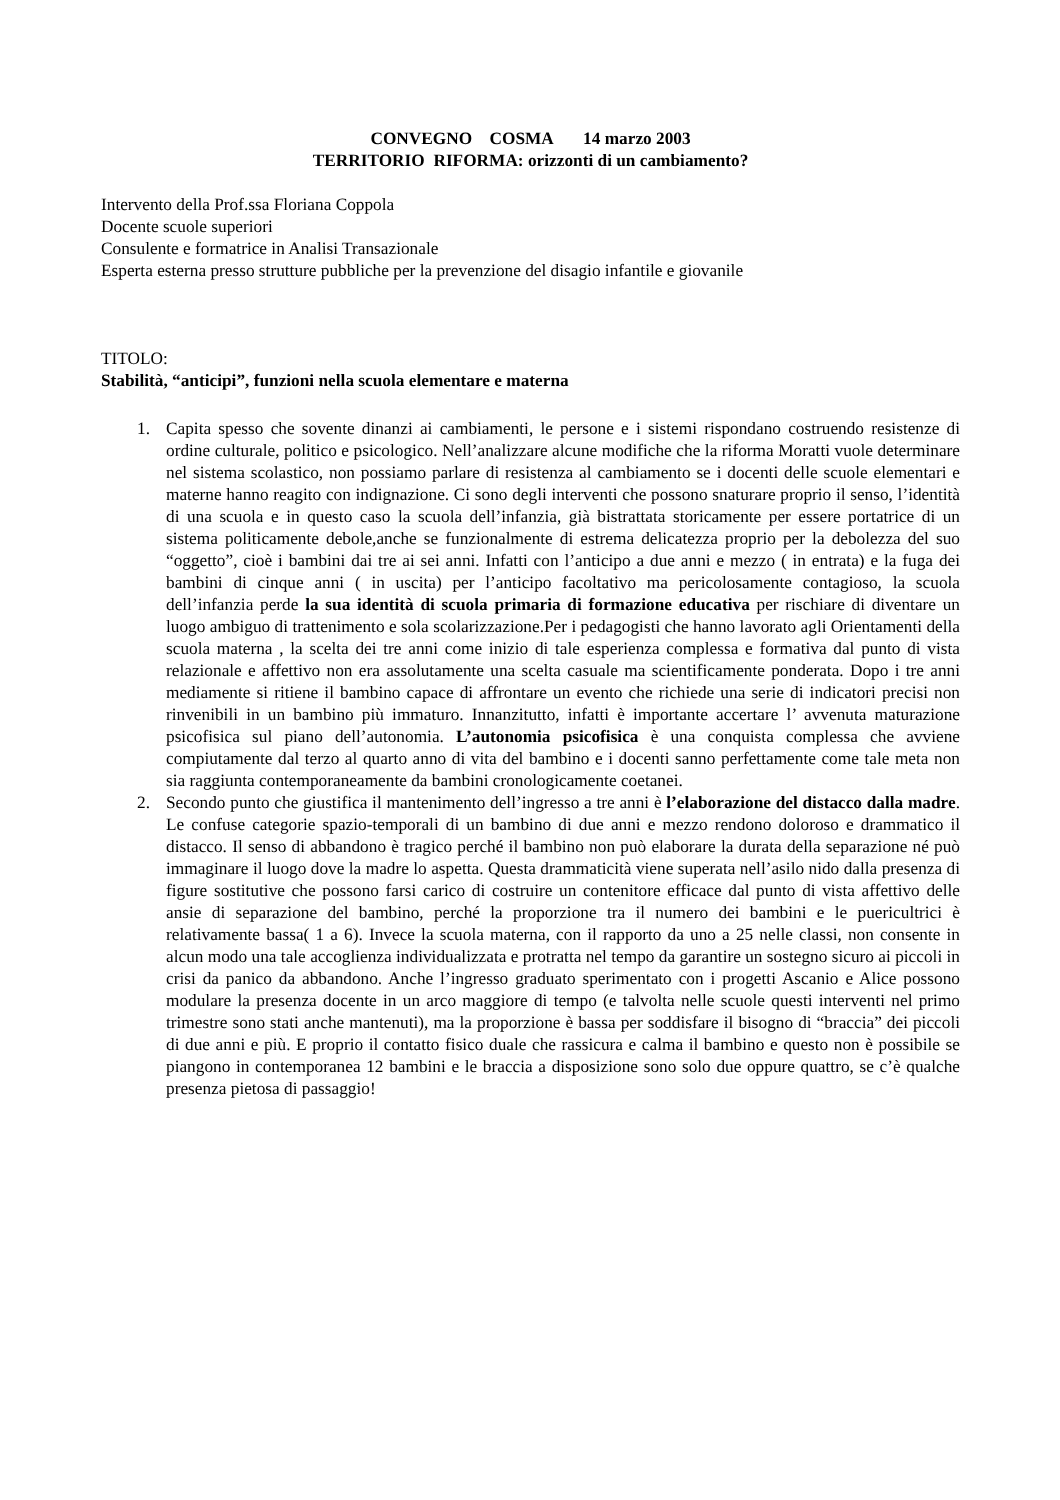CONVEGNO COSMA 14 marzo 2003
TERRITORIO RIFORMA: orizzonti di un cambiamento?
Intervento della Prof.ssa Floriana Coppola
Docente scuole superiori
Consulente e formatrice in Analisi Transazionale
Esperta esterna presso strutture pubbliche per la prevenzione del disagio infantile e giovanile
TITOLO:
Stabilità, “anticipi”, funzioni nella scuola elementare e materna
1. Capita spesso che sovente dinanzi ai cambiamenti, le persone e i sistemi rispondano costruendo resistenze di ordine culturale, politico e psicologico. Nell’analizzare alcune modifiche che la riforma Moratti vuole determinare nel sistema scolastico, non possiamo parlare di resistenza al cambiamento se i docenti delle scuole elementari e materne hanno reagito con indignazione. Ci sono degli interventi che possono snaturare proprio il senso, l’identità di una scuola e in questo caso la scuola dell’infanzia, già bistrattata storicamente per essere portatrice di un sistema politicamente debole,anche se funzionalmente di estrema delicatezza proprio per la debolezza del suo “oggetto”, cioè i bambini dai tre ai sei anni. Infatti con l’anticipo a due anni e mezzo ( in entrata) e la fuga dei bambini di cinque anni ( in uscita) per l’anticipo facoltativo ma pericolosamente contagioso, la scuola dell’infanzia perde la sua identità di scuola primaria di formazione educativa per rischiare di diventare un luogo ambiguo di trattenimento e sola scolarizzazione.Per i pedagogisti che hanno lavorato agli Orientamenti della scuola materna , la scelta dei tre anni come inizio di tale esperienza complessa e formativa dal punto di vista relazionale e affettivo non era assolutamente una scelta casuale ma scientificamente ponderata. Dopo i tre anni mediamente si ritiene il bambino capace di affrontare un evento che richiede una serie di indicatori precisi non rinvenibili in un bambino più immaturo. Innanzitutto, infatti è importante accertare l’ avvenuta maturazione psicofisica sul piano dell’autonomia. L’autonomia psicofisica è una conquista complessa che avviene compiutamente dal terzo al quarto anno di vita del bambino e i docenti sanno perfettamente come tale meta non sia raggiunta contemporaneamente da bambini cronologicamente coetanei.
2. Secondo punto che giustifica il mantenimento dell’ingresso a tre anni è l’elaborazione del distacco dalla madre. Le confuse categorie spazio-temporali di un bambino di due anni e mezzo rendono doloroso e drammatico il distacco. Il senso di abbandono è tragico perché il bambino non può elaborare la durata della separazione né può immaginare il luogo dove la madre lo aspetta. Questa drammaticità viene superata nell’asilo nido dalla presenza di figure sostitutive che possono farsi carico di costruire un contenitore efficace dal punto di vista affettivo delle ansie di separazione del bambino, perché la proporzione tra il numero dei bambini e le puericultrici è relativamente bassa( 1 a 6). Invece la scuola materna, con il rapporto da uno a 25 nelle classi, non consente in alcun modo una tale accoglienza individualizzata e protratta nel tempo da garantire un sostegno sicuro ai piccoli in crisi da panico da abbandono. Anche l’ingresso graduato sperimentato con i progetti Ascanio e Alice possono modulare la presenza docente in un arco maggiore di tempo (e talvolta nelle scuole questi interventi nel primo trimestre sono stati anche mantenuti), ma la proporzione è bassa per soddisfare il bisogno di “braccia” dei piccoli di due anni e più. E proprio il contatto fisico duale che rassicura e calma il bambino e questo non è possibile se piangono in contemporanea 12 bambini e le braccia a disposizione sono solo due oppure quattro, se c’è qualche presenza pietosa di passaggio!